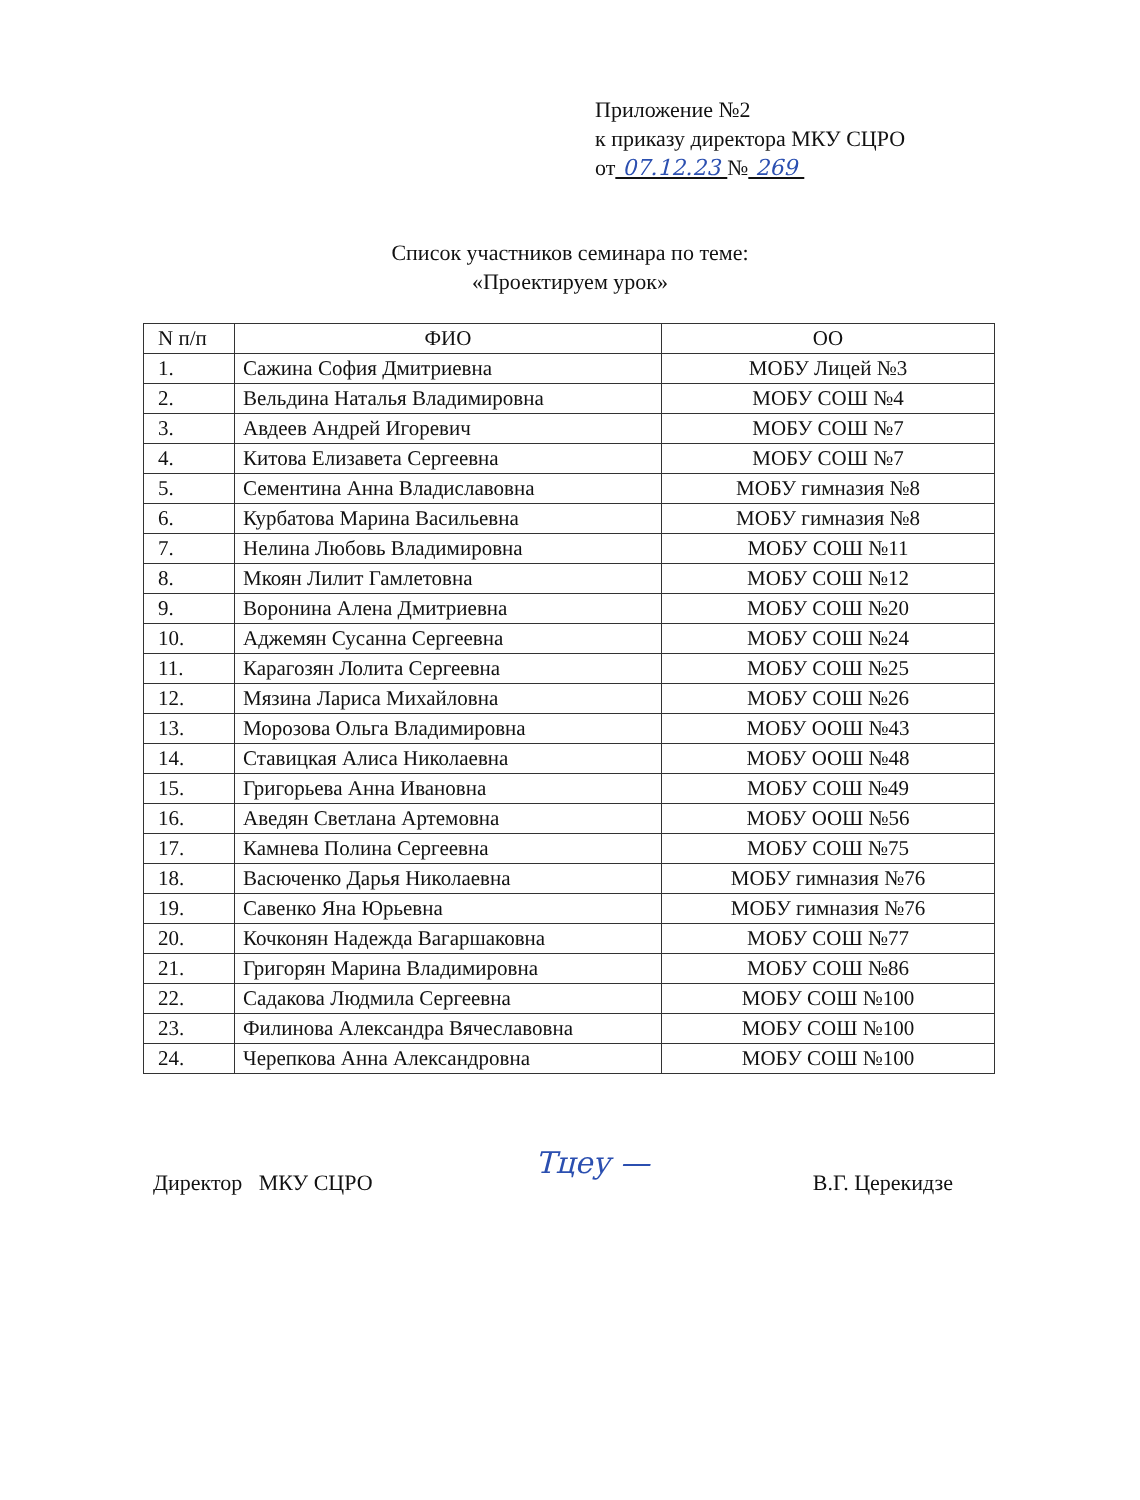Приложение №2
к приказу директора МКУ СЦРО
от 07.12.23 № 269
Список участников семинара по теме:
«Проектируем урок»
| N п/п | ФИО | ОО |
| --- | --- | --- |
| 1. | Сажина София Дмитриевна | МОБУ Лицей №3 |
| 2. | Вельдина Наталья Владимировна | МОБУ СОШ №4 |
| 3. | Авдеев Андрей Игоревич | МОБУ СОШ №7 |
| 4. | Китова Елизавета Сергеевна | МОБУ СОШ №7 |
| 5. | Сементина Анна Владиславовна | МОБУ гимназия №8 |
| 6. | Курбатова Марина Васильевна | МОБУ гимназия №8 |
| 7. | Нелина Любовь Владимировна | МОБУ СОШ №11 |
| 8. | Мкоян Лилит Гамлетовна | МОБУ СОШ №12 |
| 9. | Воронина Алена Дмитриевна | МОБУ СОШ №20 |
| 10. | Аджемян Сусанна Сергеевна | МОБУ СОШ №24 |
| 11. | Карагозян Лолита Сергеевна | МОБУ СОШ №25 |
| 12. | Мязина Лариса Михайловна | МОБУ СОШ №26 |
| 13. | Морозова Ольга Владимировна | МОБУ ООШ №43 |
| 14. | Ставицкая Алиса Николаевна | МОБУ ООШ №48 |
| 15. | Григорьева Анна Ивановна | МОБУ СОШ №49 |
| 16. | Аведян Светлана Артемовна | МОБУ ООШ №56 |
| 17. | Камнева Полина Сергеевна | МОБУ СОШ №75 |
| 18. | Васюченко Дарья Николаевна | МОБУ гимназия №76 |
| 19. | Савенко Яна Юрьевна | МОБУ гимназия №76 |
| 20. | Кочконян Надежда Вагаршаковна | МОБУ СОШ №77 |
| 21. | Григорян Марина Владимировна | МОБУ СОШ №86 |
| 22. | Садакова Людмила Сергеевна | МОБУ СОШ №100 |
| 23. | Филинова Александра Вячеславовна | МОБУ СОШ №100 |
| 24. | Черепкова Анна Александровна | МОБУ СОШ №100 |
Директор МКУ СЦРО Тцеу — В.Г. Церекидзе